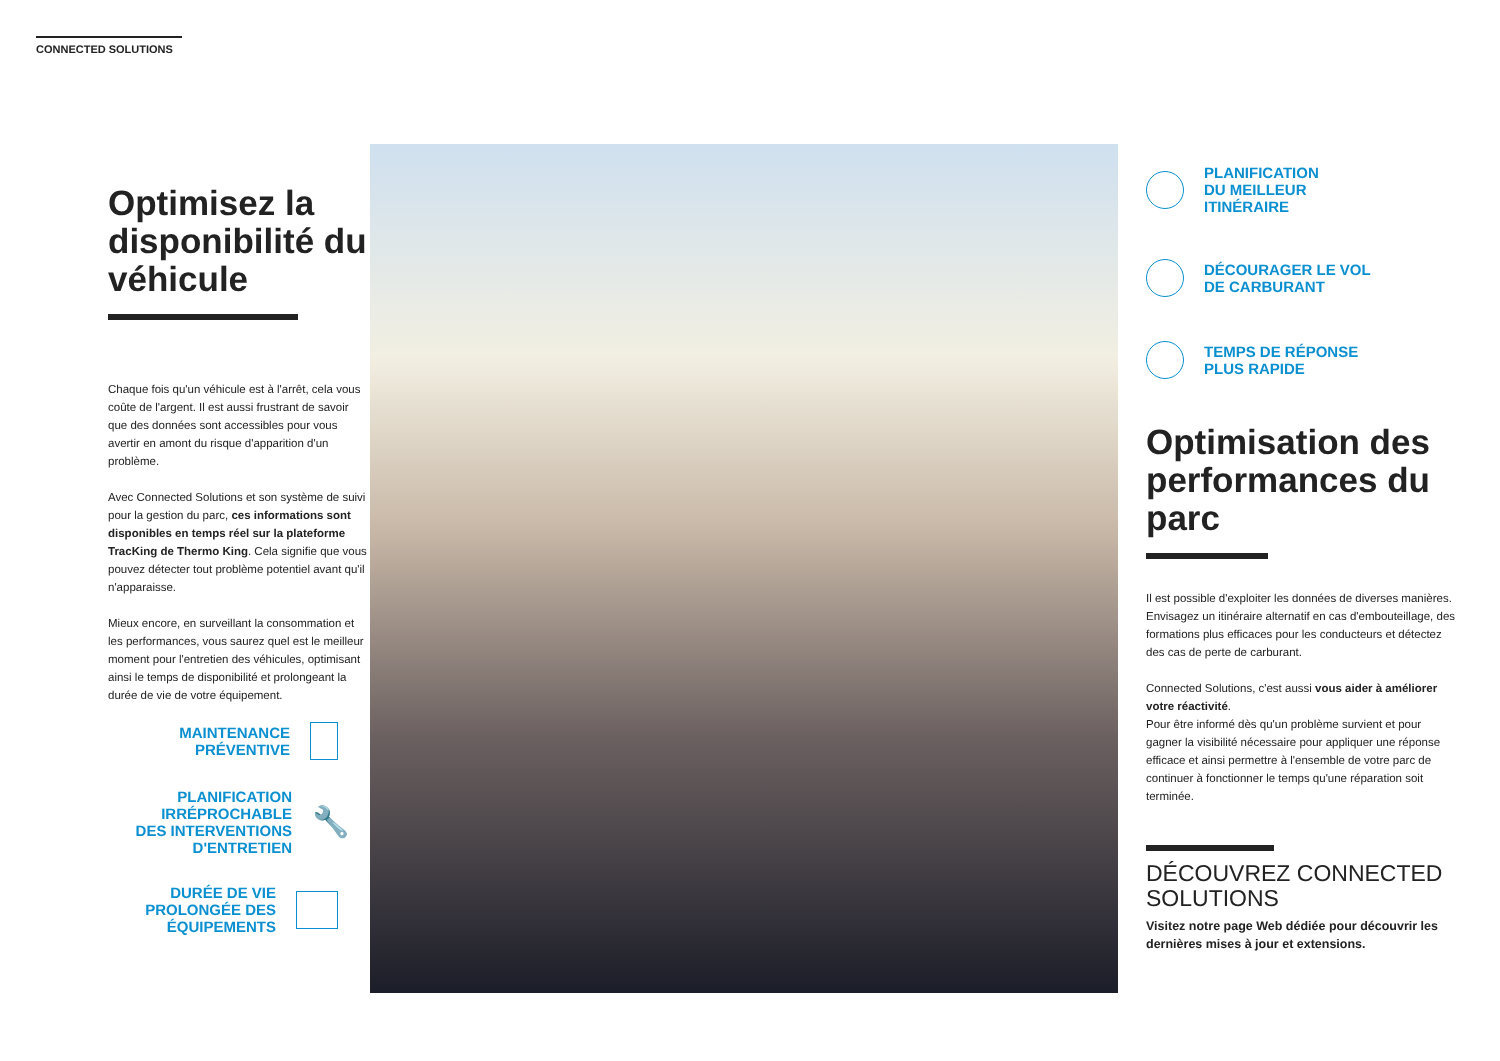CONNECTED SOLUTIONS
Optimisez la disponibilité du véhicule
Chaque fois qu'un véhicule est à l'arrêt, cela vous coûte de l'argent. Il est aussi frustrant de savoir que des données sont accessibles pour vous avertir en amont du risque d'apparition d'un problème.
Avec Connected Solutions et son système de suivi pour la gestion du parc, ces informations sont disponibles en temps réel sur la plateforme TracKing de Thermo King. Cela signifie que vous pouvez détecter tout problème potentiel avant qu'il n'apparaisse.
Mieux encore, en surveillant la consommation et les performances, vous saurez quel est le meilleur moment pour l'entretien des véhicules, optimisant ainsi le temps de disponibilité et prolongeant la durée de vie de votre équipement.
MAINTENANCE
PRÉVENTIVE
PLANIFICATION
IRRÉPROCHABLE
DES INTERVENTIONS
D'ENTRETIEN
🔧
DURÉE DE VIE
PROLONGÉE DES
ÉQUIPEMENTS
PLANIFICATION
DU MEILLEUR
ITINÉRAIRE
DÉCOURAGER LE VOL
DE CARBURANT
TEMPS DE RÉPONSE
PLUS RAPIDE
Optimisation des performances du parc
Il est possible d'exploiter les données de diverses manières. Envisagez un itinéraire alternatif en cas d'embouteillage, des formations plus efficaces pour les conducteurs et détectez des cas de perte de carburant.
Connected Solutions, c'est aussi vous aider à améliorer votre réactivité.
Pour être informé dès qu'un problème survient et pour gagner la visibilité nécessaire pour appliquer une réponse efficace et ainsi permettre à l'ensemble de votre parc de continuer à fonctionner le temps qu'une réparation soit terminée.
DÉCOUVREZ CONNECTED SOLUTIONS
Visitez notre page Web dédiée pour découvrir les dernières mises à jour et extensions.